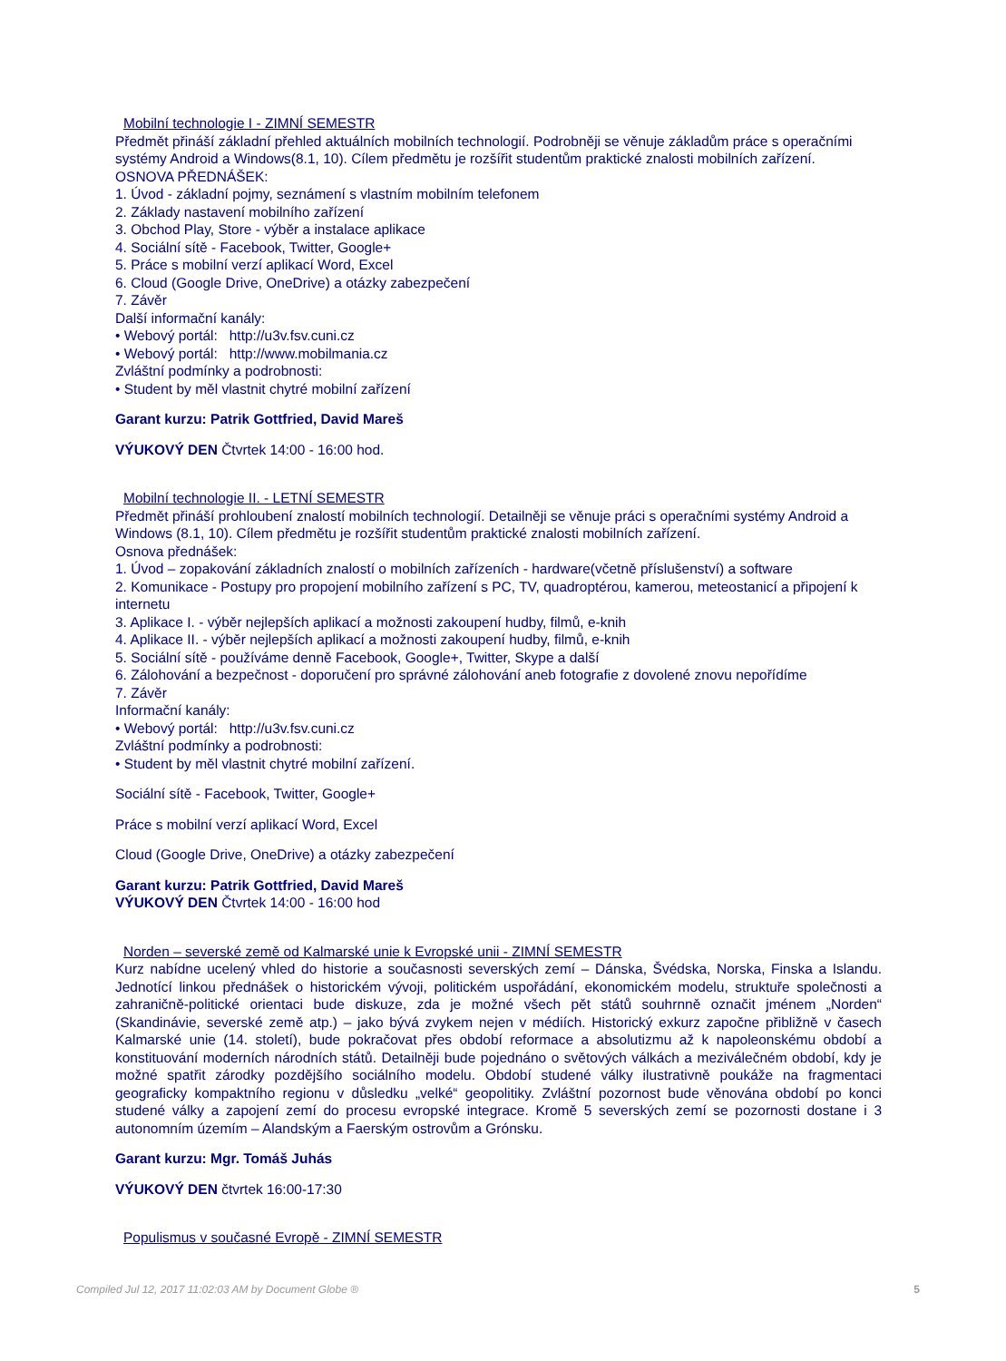Mobilní technologie I - ZIMNÍ SEMESTR
Předmět přináší základní přehled aktuálních mobilních technologií. Podrobněji se věnuje základům práce s operačními systémy Android a Windows(8.1, 10). Cílem předmětu je rozšířit studentům praktické znalosti mobilních zařízení.
OSNOVA PŘEDNÁŠEK:
1. Úvod - základní pojmy, seznámení s vlastním mobilním telefonem
2. Základy nastavení mobilního zařízení
3. Obchod Play, Store - výběr a instalace aplikace
4. Sociální sítě - Facebook, Twitter, Google+
5. Práce s mobilní verzí aplikací Word, Excel
6. Cloud (Google Drive, OneDrive) a otázky zabezpečení
7. Závěr
Další informační kanály:
• Webový portál: http://u3v.fsv.cuni.cz
• Webový portál: http://www.mobilmania.cz
Zvláštní podmínky a podrobnosti:
• Student by měl vlastnit chytré mobilní zařízení
Garant kurzu: Patrik Gottfried, David Mareš
VÝUKOVÝ DEN Čtvrtek 14:00 - 16:00 hod.
Mobilní technologie II. - LETNÍ SEMESTR
Předmět přináší prohloubení znalostí mobilních technologií. Detailněji se věnuje práci s operačními systémy Android a Windows (8.1, 10). Cílem předmětu je rozšířit studentům praktické znalosti mobilních zařízení.
Osnova přednášek:
1. Úvod – zopakování základních znalostí o mobilních zařízeních - hardware(včetně příslušenství) a software
2. Komunikace - Postupy pro propojení mobilního zařízení s PC, TV, quadroptérou, kamerou, meteostanicí a připojení k internetu
3. Aplikace I. - výběr nejlepších aplikací a možnosti zakoupení hudby, filmů, e-knih
4. Aplikace II. - výběr nejlepších aplikací a možnosti zakoupení hudby, filmů, e-knih
5. Sociální sítě - používáme denně Facebook, Google+, Twitter, Skype a další
6. Zálohování a bezpečnost - doporučení pro správné zálohování aneb fotografie z dovolené znovu nepořídíme
7. Závěr
Informační kanály:
• Webový portál: http://u3v.fsv.cuni.cz
Zvláštní podmínky a podrobnosti:
• Student by měl vlastnit chytré mobilní zařízení.
Sociální sítě - Facebook, Twitter, Google+
Práce s mobilní verzí aplikací Word, Excel
Cloud (Google Drive, OneDrive) a otázky zabezpečení
Garant kurzu: Patrik Gottfried, David Mareš
VÝUKOVÝ DEN Čtvrtek 14:00 - 16:00 hod
Norden – severské země od Kalmarské unie k Evropské unii - ZIMNÍ SEMESTR
Kurz nabídne ucelený vhled do historie a současnosti severských zemí – Dánska, Švédska, Norska, Finska a Islandu. Jednotící linkou přednášek o historickém vývoji, politickém uspořádání, ekonomickém modelu, struktuře společnosti a zahraničně-politické orientaci bude diskuze, zda je možné všech pět států souhrnně označit jménem „Norden“ (Skandinávie, severské země atp.) – jako bývá zvykem nejen v médiích. Historický exkurz započne přibližně v časech Kalmarské unie (14. století), bude pokračovat přes období reformace a absolutizmu až k napoleonskému období a konstituování moderních národních států. Detailněji bude pojednáno o světových válkách a meziválečném období, kdy je možné spatřit zárodky pozdějšího sociálního modelu. Období studené války ilustrativně poukáže na fragmentaci geograficky kompaktního regionu v důsledku „velké“ geopolitiky. Zvláštní pozornost bude věnována období po konci studené války a zapojení zemí do procesu evropské integrace. Kromě 5 severských zemí se pozornosti dostane i 3 autonomním územím – Alandským a Faerským ostrovům a Grónsku.
Garant kurzu: Mgr. Tomáš Juhás
VÝUKOVÝ DEN čtvrtek 16:00-17:30
Populismus v současné Evropě - ZIMNÍ SEMESTR
Compiled Jul 12, 2017 11:02:03 AM by Document Globe ® 5